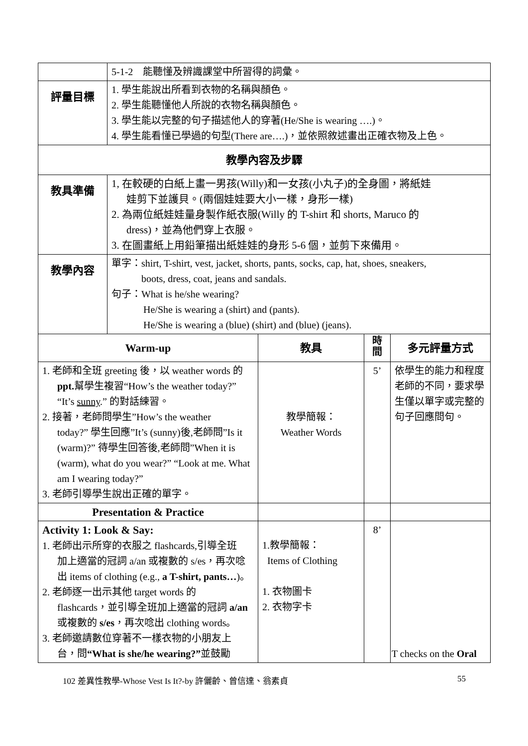| | 5-1-2 能聽懂及辨識課堂中所習得的詞彙。 | | | |
| 評量目標 | 1. 學生能說出所看到衣物的名稱與顏色。 2. 學生能聽懂他人所說的衣物名稱與顏色。 3. 學生能以完整的句子描述他人的穿著(He/She is wearing ….)。 4. 學生能看懂已學過的句型(There are….)，並依照敘述畫出正確衣物及上色。 | | | |
| 教學內容及步驟 | | | | |
| 教具準備 | 1, 在較硬的白紙上畫一男孩(Willy)和一女孩(小丸子)的全身圖，將紙娃 娃剪下並護貝。(兩個娃娃要大小一樣，身形一樣) 2. 為兩位紙娃娃量身製作紙衣服(Willy 的 T-shirt 和 shorts, Maruco 的 dress)，並為他們穿上衣服。 3. 在圖畫紙上用鉛筆描出紙娃娃的身形 5-6 個，並剪下來備用。 | | | |
| 教學內容 | 單字：shirt, T-shirt, vest, jacket, shorts, pants, socks, cap, hat, shoes, sneakers, boots, dress, coat, jeans and sandals. 句子：What is he/she wearing? He/She is wearing a (shirt) and (pants). He/She is wearing a (blue) (shirt) and (blue) (jeans). | | | |
| Warm-up | | 教具 | 時 間 | 多元評量方式 |
| 1. 老師和全班 greeting 後，以 weather words 的 ppt. 幫學生複習“How’s the weather today?” “It’s sunny .” 的對話練習。 2. 接著，老師問學生”How’s the weather today?” 學生回應”It’s (sunny)後,老師問”Is it (warm)?” 待學生回答後,老師問”When it is (warm), what do you wear?” “Look at me. What am I wearing today?” 3. 老師引導學生說出正確的單字。 | | 教學簡報： Weather Words | 5’ | 依學生的能力和程度老師的不同，要求學生僅以單字或完整的句子回應問句。 |
| Presentation & Practice | | | | |
| Activity 1: Look & Say: 1. 老師出示所穿的衣服之 flashcards,引導全班 加上適當的冠詞 a/an 或複數的 s/es，再次唸出 items of clothing (e.g., a T-shirt, pants… )。 2. 老師逐一出示其他 target words 的 flashcards，並引導全班加上適當的冠詞 a/an 或複數的 s/es ，再次唸出 clothing words。 3. 老師邀請數位穿著不一樣衣物的小朋友上 台，問 “What is she/he wearing?” 並鼓勵 | | 1.教學簡報： Items of Clothing 1. 衣物圖卡 2. 衣物字卡 | 8’ | T checks on the Oral |
102 差異性教學-Whose Vest Is It?-by 許儷齡、曾信達、翁素貞 55